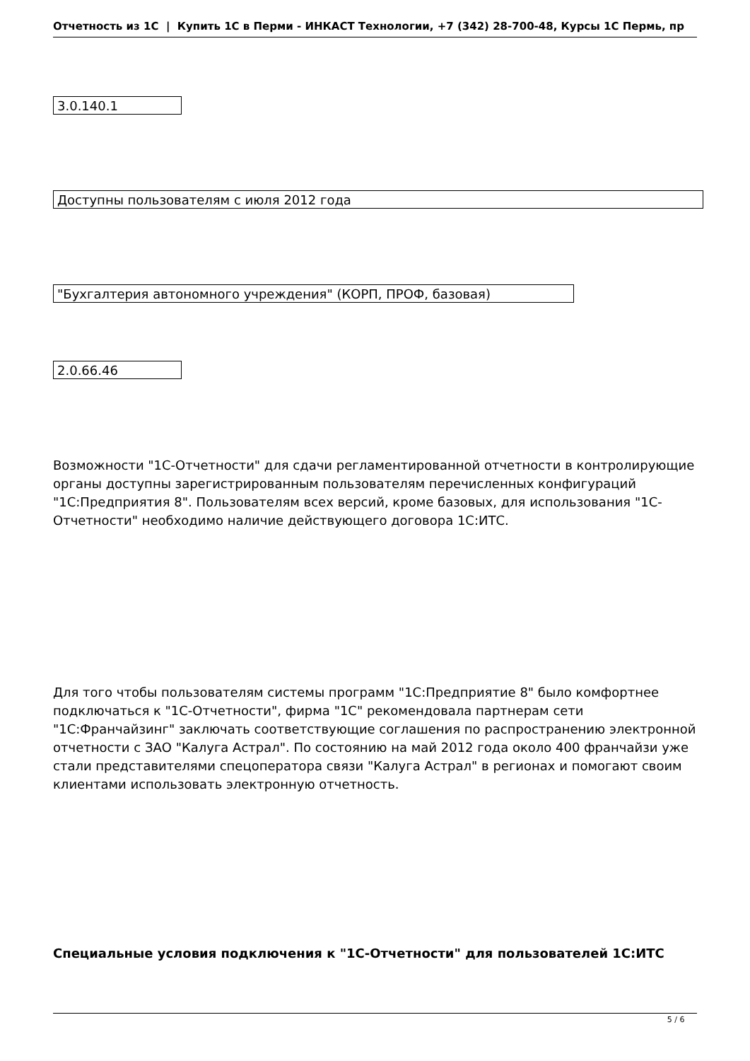Отчетность из 1С | Купить 1С в Перми - ИНКАСТ Технологии, +7 (342) 28-700-48, Курсы 1С Пермь, пр
| 3.0.140.1 |
| Доступны пользователям с июля 2012 года |
| "Бухгалтерия автономного учреждения" (КОРП, ПРОФ, базовая) |
| 2.0.66.46 |
Возможности "1С-Отчетности" для сдачи регламентированной отчетности в контролирующие органы доступны зарегистрированным пользователям перечисленных конфигураций "1С:Предприятия 8". Пользователям всех версий, кроме базовых, для использования "1С-Отчетности" необходимо наличие действующего договора 1С:ИТС.
Для того чтобы пользователям системы программ "1С:Предприятие 8" было комфортнее подключаться к "1С-Отчетности", фирма "1С" рекомендовала партнерам сети "1С:Франчайзинг" заключать соответствующие соглашения по распространению электронной отчетности с ЗАО "Калуга Астрал". По состоянию на май 2012 года около 400 франчайзи уже стали представителями спецоператора связи "Калуга Астрал" в регионах и помогают своим клиентами использовать электронную отчетность.
Специальные условия подключения к "1С-Отчетности" для пользователей 1С:ИТС
5 / 6